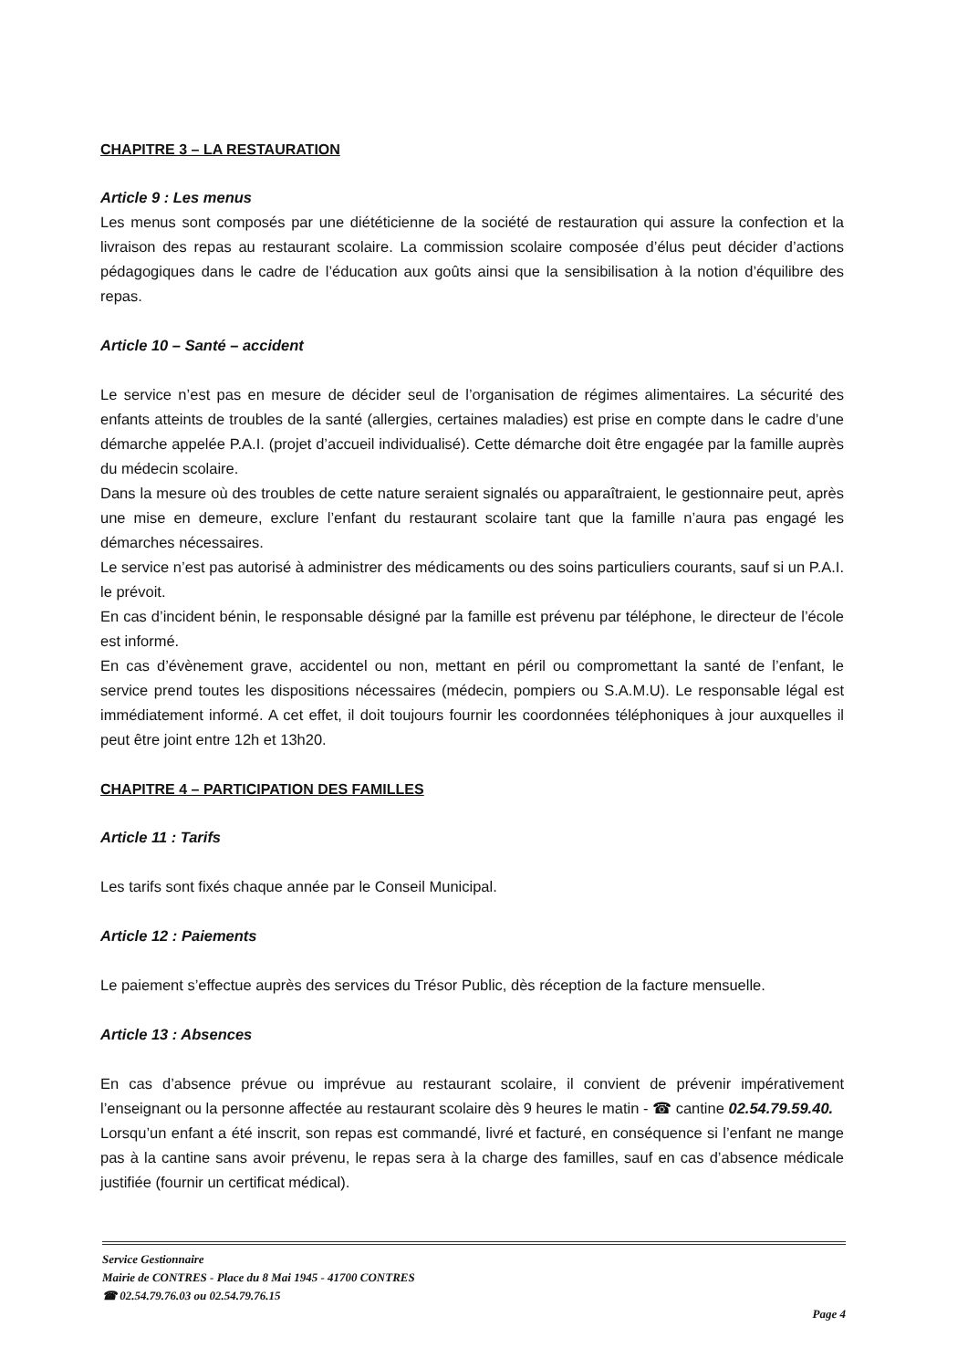CHAPITRE 3 – LA RESTAURATION
Article 9 : Les menus
Les menus sont composés par une diététicienne de la société de restauration qui assure la confection et la livraison des repas au restaurant scolaire. La commission scolaire composée d’élus peut décider d’actions pédagogiques dans le cadre de l’éducation aux goûts ainsi que la sensibilisation à la notion d’équilibre des repas.
Article 10 – Santé – accident
Le service n’est pas en mesure de décider seul de l’organisation de régimes alimentaires. La sécurité des enfants atteints de troubles de la santé (allergies, certaines maladies) est prise en compte dans le cadre d’une démarche appelée P.A.I. (projet d’accueil individualisé). Cette démarche doit être engagée par la famille auprès du médecin scolaire.
Dans la mesure où des troubles de cette nature seraient signalés ou apparaîtraient, le gestionnaire peut, après une mise en demeure, exclure l’enfant du restaurant scolaire tant que la famille n’aura pas engagé les démarches nécessaires.
Le service n’est pas autorisé à administrer des médicaments ou des soins particuliers courants, sauf si un P.A.I. le prévoit.
En cas d’incident bénin, le responsable désigné par la famille est prévenu par téléphone, le directeur de l’école est informé.
En cas d’évènement grave, accidentel ou non, mettant en péril ou compromettant la santé de l’enfant, le service prend toutes les dispositions nécessaires (médecin, pompiers ou S.A.M.U). Le responsable légal est immédiatement informé. A cet effet, il doit toujours fournir les coordonnées téléphoniques à jour auxquelles il peut être joint entre 12h et 13h20.
CHAPITRE 4 – PARTICIPATION DES FAMILLES
Article 11 : Tarifs
Les tarifs sont fixés chaque année par le Conseil Municipal.
Article 12 : Paiements
Le paiement s’effectue auprès des services du Trésor Public, dès réception de la facture mensuelle.
Article 13 : Absences
En cas d’absence prévue ou imprévue au restaurant scolaire, il convient de prévenir impérativement l’enseignant ou la personne affectée au restaurant scolaire dès 9 heures le matin - ☎ cantine 02.54.79.59.40.
Lorsqu’un enfant a été inscrit, son repas est commandé, livré et facturé, en conséquence si l’enfant ne mange pas à la cantine sans avoir prévenu, le repas sera à la charge des familles, sauf en cas d’absence médicale justifiée (fournir un certificat médical).
Service Gestionnaire
Mairie de CONTRES - Place du 8 Mai 1945 - 41700 CONTRES
☎ 02.54.79.76.03 ou 02.54.79.76.15
Page 4